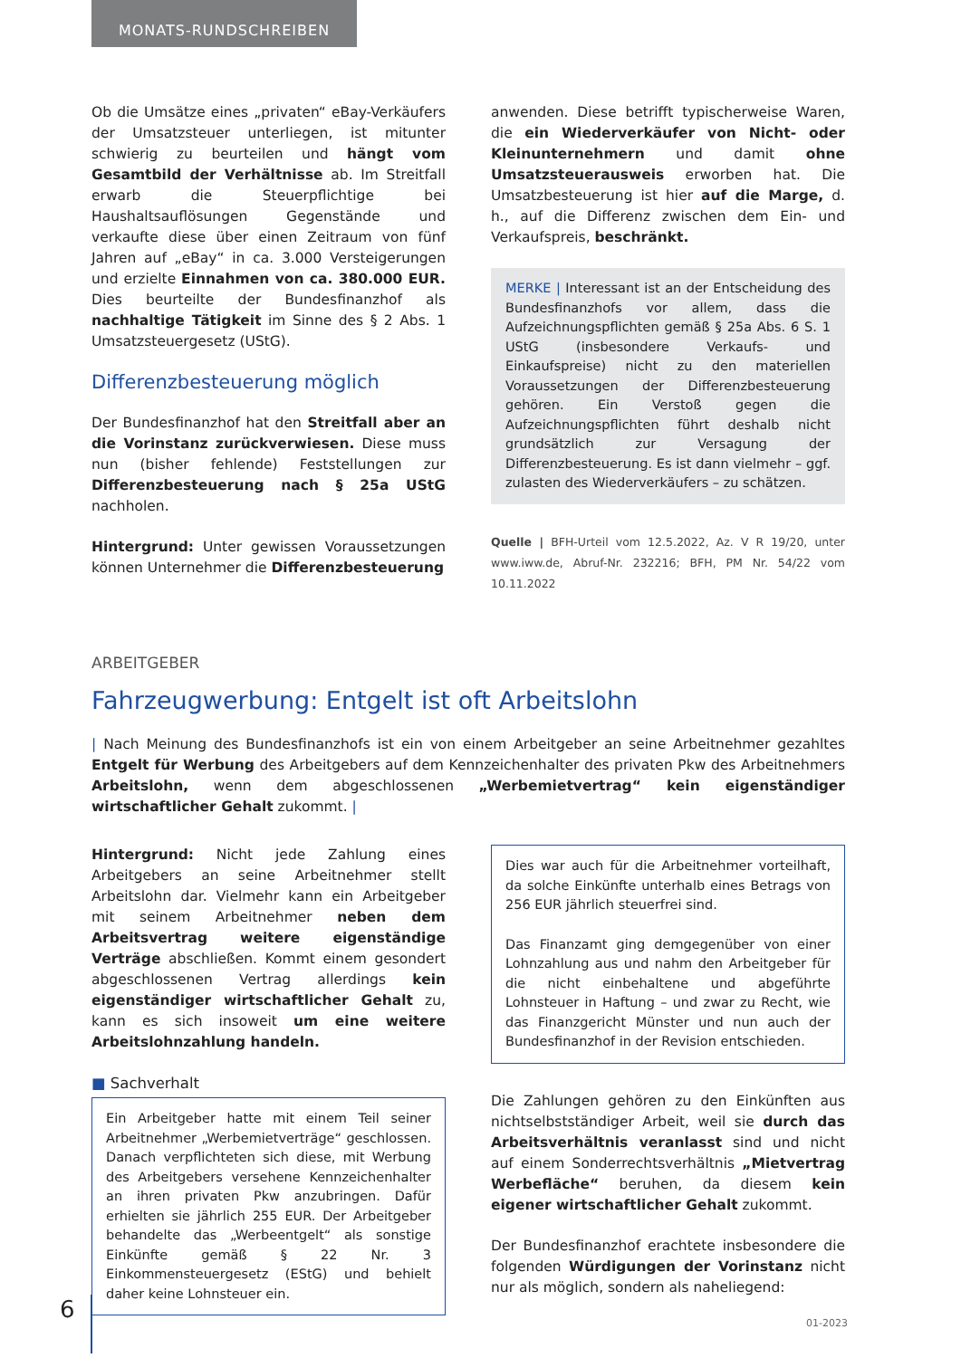MONATS-RUNDSCHREIBEN
Ob die Umsätze eines „privaten“ eBay-Verkäufers der Umsatzsteuer unterliegen, ist mitunter schwierig zu beurteilen und hängt vom Gesamtbild der Verhältnisse ab. Im Streitfall erwarb die Steuerpflichtige bei Haushaltsauflösungen Gegenstände und verkaufte diese über einen Zeitraum von fünf Jahren auf „eBay“ in ca. 3.000 Versteigerungen und erzielte Einnahmen von ca. 380.000 EUR. Dies beurteilte der Bundesfinanzhof als nachhaltige Tätigkeit im Sinne des § 2 Abs. 1 Umsatzsteuergesetz (UStG).
Differenzbesteuerung möglich
Der Bundesfinanzhof hat den Streitfall aber an die Vorinstanz zurückverwiesen. Diese muss nun (bisher fehlende) Feststellungen zur Differenzbesteuerung nach § 25a UStG nachholen.
Hintergrund: Unter gewissen Voraussetzungen können Unternehmer die Differenzbesteuerung
anwenden. Diese betrifft typischerweise Waren, die ein Wiederverkäufer von Nicht- oder Kleinunternehmern und damit ohne Umsatzsteuerausweis erworben hat. Die Umsatzbesteuerung ist hier auf die Marge, d. h., auf die Differenz zwischen dem Ein- und Verkaufspreis, beschränkt.
MERKE | Interessant ist an der Entscheidung des Bundesfinanzhofs vor allem, dass die Aufzeichnungspflichten gemäß § 25a Abs. 6 S. 1 UStG (insbesondere Verkaufs- und Einkaufspreise) nicht zu den materiellen Voraussetzungen der Differenzbesteuerung gehören. Ein Verstoß gegen die Aufzeichnungspflichten führt deshalb nicht grundsätzlich zur Versagung der Differenzbesteuerung. Es ist dann vielmehr – ggf. zulasten des Wiederverkäufers – zu schätzen.
Quelle | BFH-Urteil vom 12.5.2022, Az. V R 19/20, unter www.iww.de, Abruf-Nr. 232216; BFH, PM Nr. 54/22 vom 10.11.2022
ARBEITGEBER
Fahrzeugwerbung: Entgelt ist oft Arbeitslohn
| Nach Meinung des Bundesfinanzhofs ist ein von einem Arbeitgeber an seine Arbeitnehmer gezahltes Entgelt für Werbung des Arbeitgebers auf dem Kennzeichenhalter des privaten Pkw des Arbeitnehmers Arbeitslohn, wenn dem abgeschlossenen „Werbemietvertrag“ kein eigenständiger wirtschaftlicher Gehalt zukommt. |
Hintergrund: Nicht jede Zahlung eines Arbeitgebers an seine Arbeitnehmer stellt Arbeitslohn dar. Vielmehr kann ein Arbeitgeber mit seinem Arbeitnehmer neben dem Arbeitsvertrag weitere eigenständige Verträge abschließen. Kommt einem gesondert abgeschlossenen Vertrag allerdings kein eigenständiger wirtschaftlicher Gehalt zu, kann es sich insoweit um eine weitere Arbeitslohnzahlung handeln.
■ Sachverhalt
Ein Arbeitgeber hatte mit einem Teil seiner Arbeitnehmer „Werbemietverträge“ geschlossen. Danach verpflichteten sich diese, mit Werbung des Arbeitgebers versehene Kennzeichenhalter an ihren privaten Pkw anzubringen. Dafür erhielten sie jährlich 255 EUR. Der Arbeitgeber behandelte das „Werbeentgelt“ als sonstige Einkünfte gemäß § 22 Nr. 3 Einkommensteuergesetz (EStG) und behielt daher keine Lohnsteuer ein.
Dies war auch für die Arbeitnehmer vorteilhaft, da solche Einkünfte unterhalb eines Betrags von 256 EUR jährlich steuerfrei sind.
Das Finanzamt ging demgegenüber von einer Lohnzahlung aus und nahm den Arbeitgeber für die nicht einbehaltene und abgeführte Lohnsteuer in Haftung – und zwar zu Recht, wie das Finanzgericht Münster und nun auch der Bundesfinanzhof in der Revision entschieden.
Die Zahlungen gehören zu den Einkünften aus nichtselbstständiger Arbeit, weil sie durch das Arbeitsverhältnis veranlasst sind und nicht auf einem Sonderrechtsverhältnis „Mietvertrag Werbefläche“ beruhen, da diesem kein eigener wirtschaftlicher Gehalt zukommt.
Der Bundesfinanzhof erachtete insbesondere die folgenden Würdigungen der Vorinstanz nicht nur als möglich, sondern als naheliegend:
6 01-2023